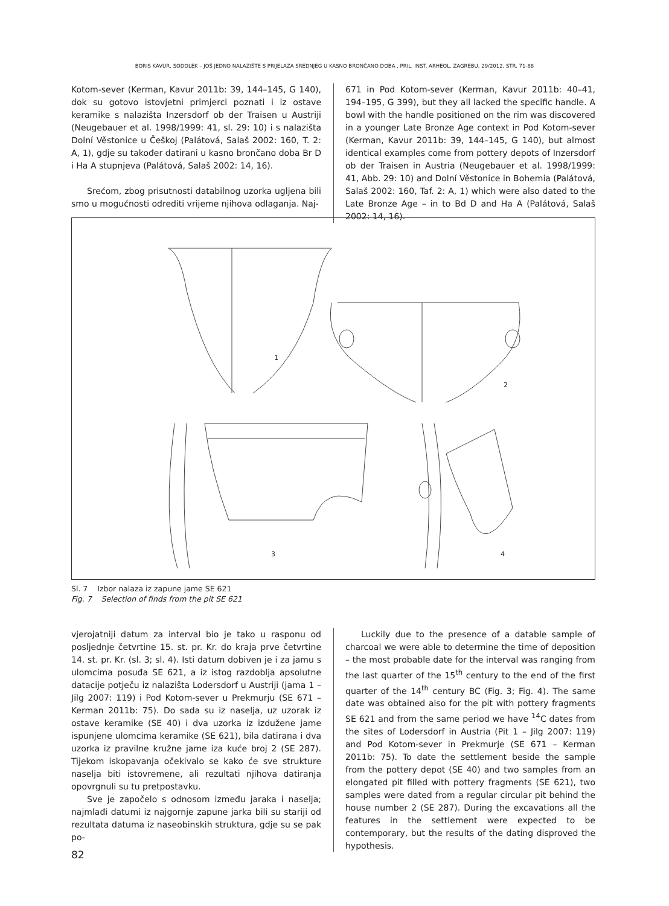BORIS KAVUR, SODOLEK – JOŠ JEDNO NALAZIŠTE S PRIJELAZA SREDNJEG U KASNO BRONČANO DOBA , PRIL. INST. ARHEOL. ZAGREBU, 29/2012, STR. 71-88
Kotom-sever (Kerman, Kavur 2011b: 39, 144–145, G 140), dok su gotovo istovjetni primjerci poznati i iz ostave keramike s nalazišta Inzersdorf ob der Traisen u Austriji (Neugebauer et al. 1998/1999: 41, sl. 29: 10) i s nalazišta Dolní Věstonice u Češkoj (Palátová, Salaš 2002: 160, T. 2: A, 1), gdje su također datirani u kasno brončano doba Br D i Ha A stupnjeva (Palátová, Salaš 2002: 14, 16).
Srećom, zbog prisutnosti databilnog uzorka ugljena bili smo u mogućnosti odrediti vrijeme njihova odlaganja. Naj-
671 in Pod Kotom-sever (Kerman, Kavur 2011b: 40–41, 194–195, G 399), but they all lacked the specific handle. A bowl with the handle positioned on the rim was discovered in a younger Late Bronze Age context in Pod Kotom-sever (Kerman, Kavur 2011b: 39, 144–145, G 140), but almost identical examples come from pottery depots of Inzersdorf ob der Traisen in Austria (Neugebauer et al. 1998/1999: 41, Abb. 29: 10) and Dolní Věstonice in Bohemia (Palátová, Salaš 2002: 160, Taf. 2: A, 1) which were also dated to the Late Bronze Age – in to Bd D and Ha A (Palátová, Salaš 2002: 14, 16).
1
2
3
4
Sl. 7 Izbor nalaza iz zapune jame SE 621
Fig. 7 Selection of finds from the pit SE 621
vjerojatniji datum za interval bio je tako u rasponu od posljednje četvrtine 15. st. pr. Kr. do kraja prve četvrtine 14. st. pr. Kr. (sl. 3; sl. 4). Isti datum dobiven je i za jamu s ulomcima posuđa SE 621, a iz istog razdoblja apsolutne datacije potječu iz nalazišta Lodersdorf u Austriji (jama 1 – Jilg 2007: 119) i Pod Kotom-sever u Prekmurju (SE 671 – Kerman 2011b: 75). Do sada su iz naselja, uz uzorak iz ostave keramike (SE 40) i dva uzorka iz izdužene jame ispunjene ulomcima keramike (SE 621), bila datirana i dva uzorka iz pravilne kružne jame iza kuće broj 2 (SE 287). Tijekom iskopavanja očekivalo se kako će sve strukture naselja biti istovremene, ali rezultati njihova datiranja opovrgnuli su tu pretpostavku.
Sve je započelo s odnosom između jaraka i naselja; najmlađi datumi iz najgornje zapune jarka bili su stariji od rezultata datuma iz naseobinskih struktura, gdje su se pak po-
Luckily due to the presence of a datable sample of charcoal we were able to determine the time of deposition – the most probable date for the interval was ranging from the last quarter of the 15<sup>th</sup> century to the end of the first quarter of the 14<sup>th</sup> century BC (Fig. 3; Fig. 4). The same date was obtained also for the pit with pottery fragments SE 621 and from the same period we have <sup>14</sup>C dates from the sites of Lodersdorf in Austria (Pit 1 – Jilg 2007: 119) and Pod Kotom-sever in Prekmurje (SE 671 – Kerman 2011b: 75). To date the settlement beside the sample from the pottery depot (SE 40) and two samples from an elongated pit filled with pottery fragments (SE 621), two samples were dated from a regular circular pit behind the house number 2 (SE 287). During the excavations all the features in the settlement were expected to be contemporary, but the results of the dating disproved the hypothesis.
82